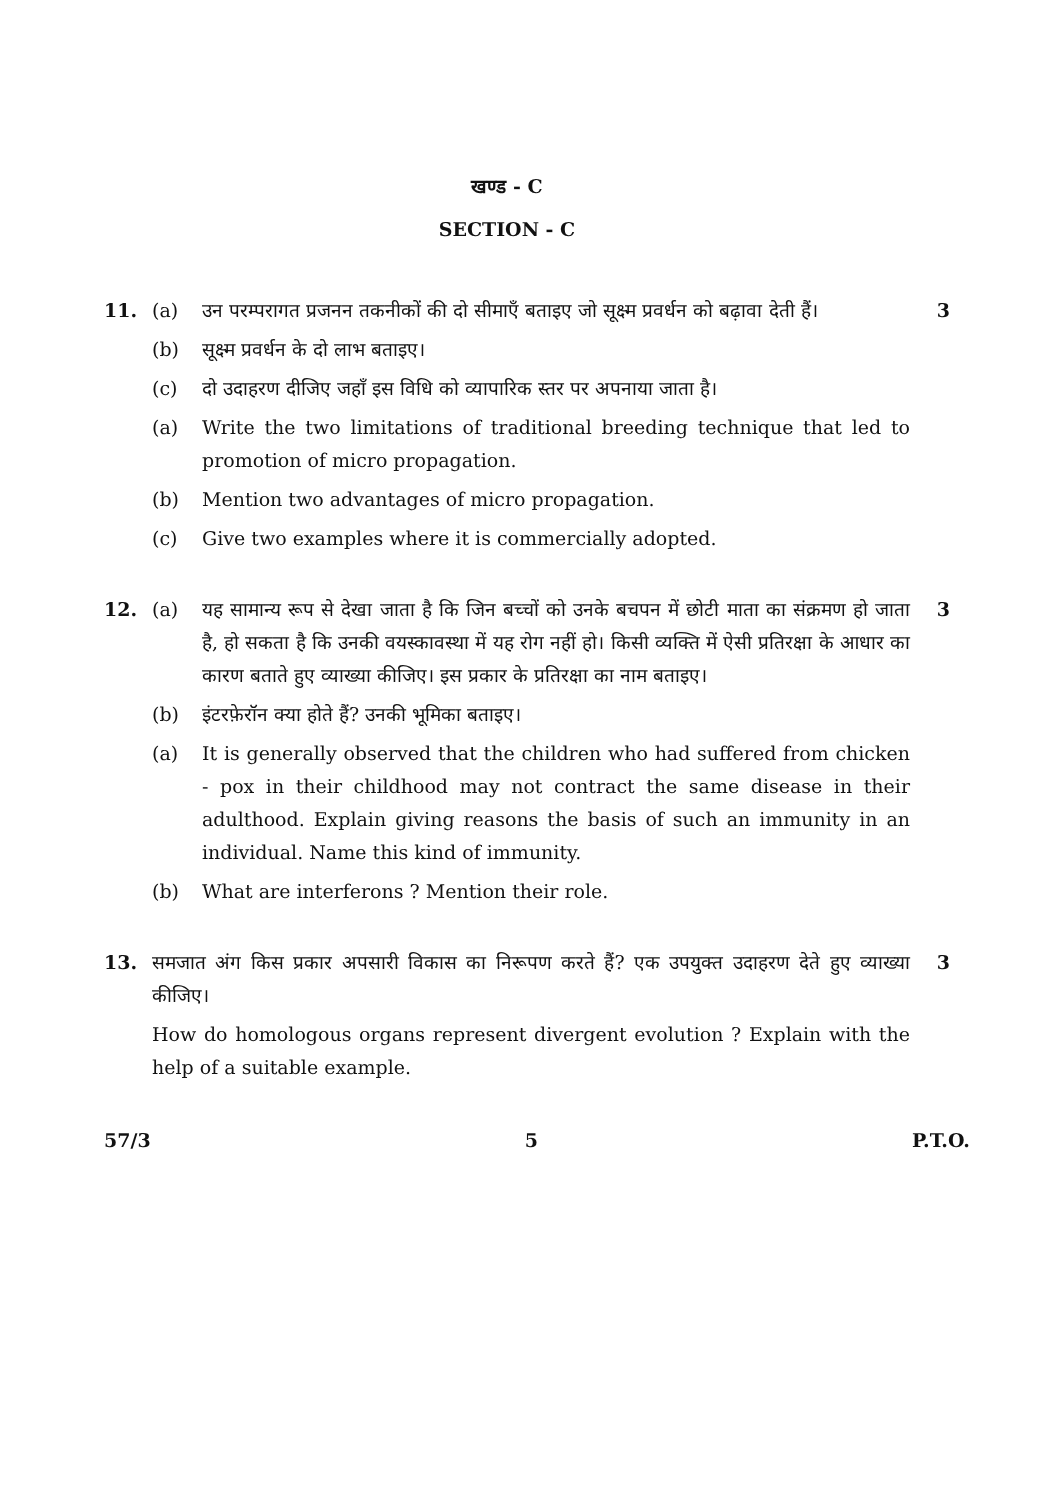खण्ड - C
SECTION - C
11. (a) उन परम्परागत प्रजनन तकनीकों की दो सीमाएँ बताइए जो सूक्ष्म प्रवर्धन को बढ़ावा देती हैं। 3
(b) सूक्ष्म प्रवर्धन के दो लाभ बताइए।
(c) दो उदाहरण दीजिए जहाँ इस विधि को व्यापारिक स्तर पर अपनाया जाता है।
(a) Write the two limitations of traditional breeding technique that led to promotion of micro propagation.
(b) Mention two advantages of micro propagation.
(c) Give two examples where it is commercially adopted.
12. (a) यह सामान्य रूप से देखा जाता है कि जिन बच्चों को उनके बचपन में छोटी माता का संक्रमण हो जाता है, हो सकता है कि उनकी वयस्कावस्था में यह रोग नहीं हो। किसी व्यक्ति में ऐसी प्रतिरक्षा के आधार का कारण बताते हुए व्याख्या कीजिए। इस प्रकार के प्रतिरक्षा का नाम बताइए। 3
(b) इंटरफ़ेरॉन क्या होते हैं? उनकी भूमिका बताइए।
(a) It is generally observed that the children who had suffered from chicken - pox in their childhood may not contract the same disease in their adulthood. Explain giving reasons the basis of such an immunity in an individual. Name this kind of immunity.
(b) What are interferons ? Mention their role.
13. समजात अंग किस प्रकार अपसारी विकास का निरूपण करते हैं? एक उपयुक्त उदाहरण देते हुए व्याख्या कीजिए। 3
How do homologous organs represent divergent evolution ? Explain with the help of a suitable example.
57/3 5 P.T.O.